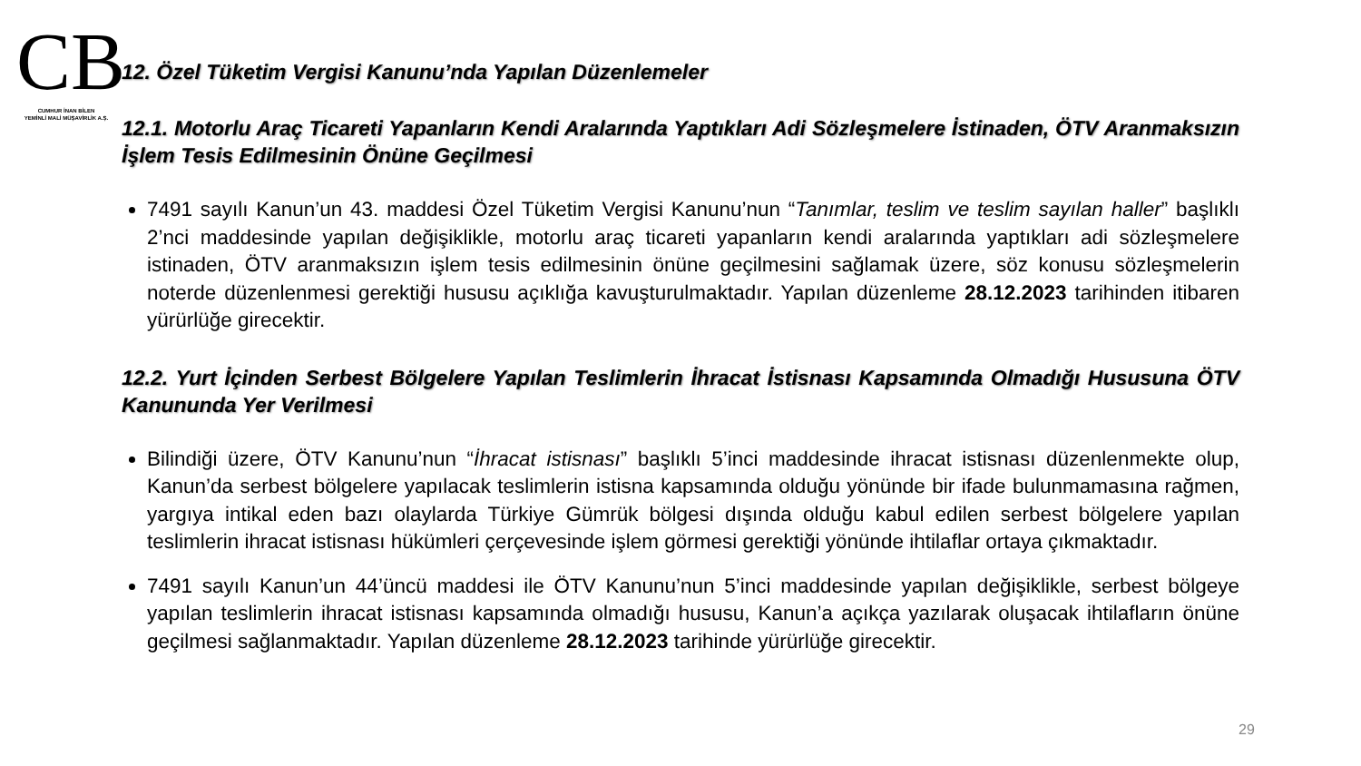CB
CUMHUR İNAN BİLEN
YEMİNLİ MALİ MÜŞAVİRLİK A.Ş.
12. Özel Tüketim Vergisi Kanunu’nda Yapılan Düzenlemeler
12.1. Motorlu Araç Ticareti Yapanların Kendi Aralarında Yaptıkları Adi Sözleşmelere İstinaden, ÖTV Aranmaksızın İşlem Tesis Edilmesinin Önüne Geçilmesi
7491 sayılı Kanun’un 43. maddesi Özel Tüketim Vergisi Kanunu’nun “Tanımlar, teslim ve teslim sayılan haller” başlıklı 2’nci maddesinde yapılan değişiklikle, motorlu araç ticareti yapanların kendi aralarında yaptıkları adi sözleşmelere istinaden, ÖTV aranmaksızın işlem tesis edilmesinin önüne geçilmesini sağlamak üzere, söz konusu sözleşmelerin noterde düzenlenmesi gerektiği hususu açıklığa kavuşturulmaktadır. Yapılan düzenleme 28.12.2023 tarihinden itibaren yürürlüğe girecektir.
12.2. Yurt İçinden Serbest Bölgelere Yapılan Teslimlerin İhracat İstisnası Kapsamında Olmadığı Hususuna ÖTV Kanununda Yer Verilmesi
Bilindiği üzere, ÖTV Kanunu’nun “İhracat istisnası” başlıklı 5’inci maddesinde ihracat istisnası düzenlenmekte olup, Kanun’da serbest bölgelere yapılacak teslimlerin istisna kapsamında olduğu yönünde bir ifade bulunmamasına rağmen, yargıya intikal eden bazı olaylarda Türkiye Gümrük bölgesi dışında olduğu kabul edilen serbest bölgelere yapılan teslimlerin ihracat istisnası hükümleri çerçevesinde işlem görmesi gerektiği yönünde ihtilaflar ortaya çıkmaktadır.
7491 sayılı Kanun’un 44’üncü maddesi ile ÖTV Kanunu’nun 5’inci maddesinde yapılan değişiklikle, serbest bölgeye yapılan teslimlerin ihracat istisnası kapsamında olmadığı hususu, Kanun’a açıkça yazılarak oluşacak ihtilafların önüne geçilmesi sağlanmaktadır. Yapılan düzenleme 28.12.2023 tarihinde yürürlüğe girecektir.
29